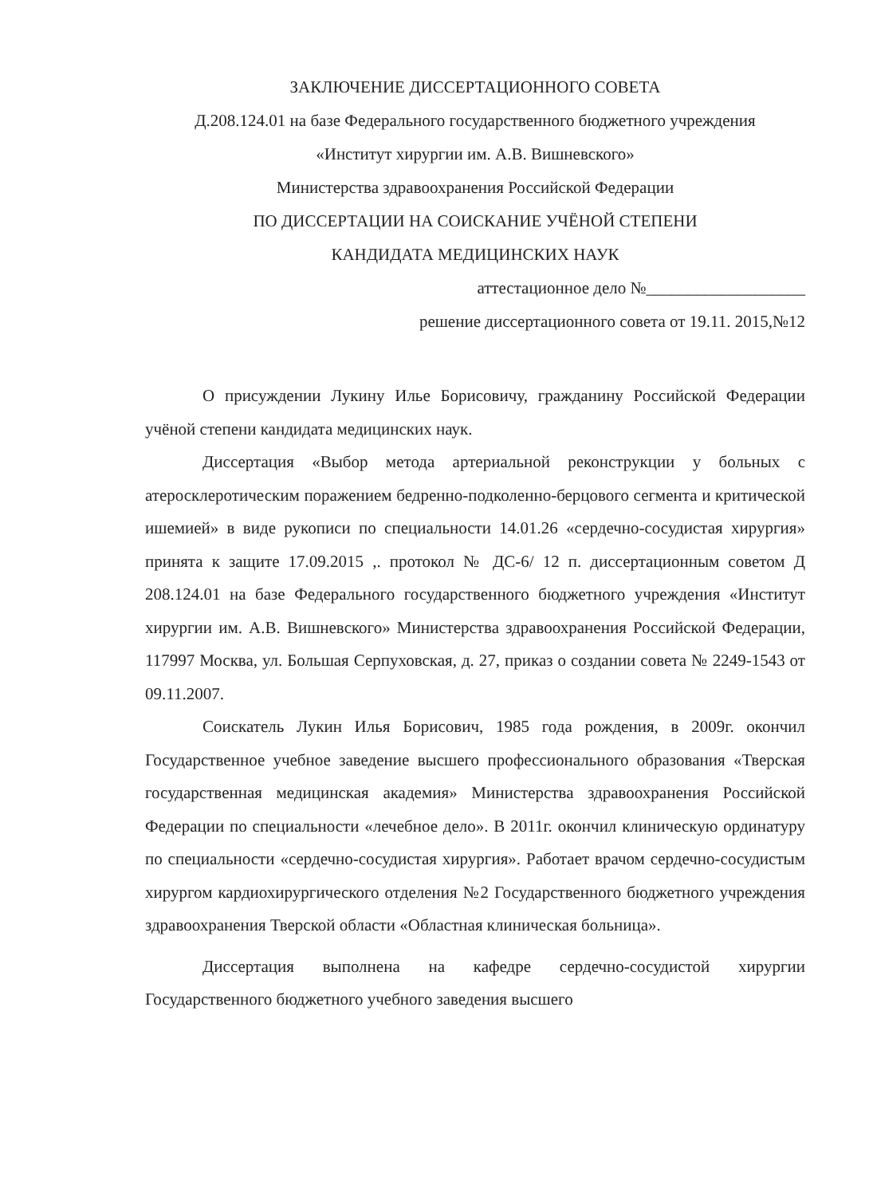ЗАКЛЮЧЕНИЕ ДИССЕРТАЦИОННОГО СОВЕТА
Д.208.124.01 на базе Федерального государственного бюджетного учреждения
«Институт хирургии им. А.В. Вишневского»
Министерства здравоохранения Российской Федерации
ПО ДИССЕРТАЦИИ НА СОИСКАНИЕ УЧЁНОЙ СТЕПЕНИ
КАНДИДАТА МЕДИЦИНСКИХ НАУК
аттестационное дело №___________________
решение диссертационного совета от 19.11. 2015,№12
О присуждении Лукину Илье Борисовичу, гражданину Российской Федерации учёной степени кандидата медицинских наук.
Диссертация «Выбор метода артериальной реконструкции у больных с атеросклеротическим поражением бедренно-подколенно-берцового сегмента и критической ишемией» в виде рукописи по специальности 14.01.26 «сердечно-сосудистая хирургия» принята к защите 17.09.2015 ,. протокол № ДС-6/ 12 п. диссертационным советом Д 208.124.01 на базе Федерального государственного бюджетного учреждения «Институт хирургии им. А.В. Вишневского» Министерства здравоохранения Российской Федерации, 117997 Москва, ул. Большая Серпуховская, д. 27, приказ о создании совета № 2249-1543 от 09.11.2007.
Соискатель Лукин Илья Борисович, 1985 года рождения, в 2009г. окончил Государственное учебное заведение высшего профессионального образования «Тверская государственная медицинская академия» Министерства здравоохранения Российской Федерации по специальности «лечебное дело». В 2011г. окончил клиническую ординатуру по специальности «сердечно-сосудистая хирургия». Работает врачом сердечно-сосудистым хирургом кардиохирургического отделения №2 Государственного бюджетного учреждения здравоохранения Тверской области «Областная клиническая больница».
Диссертация выполнена на кафедре сердечно-сосудистой хирургии Государственного бюджетного учебного заведения высшего